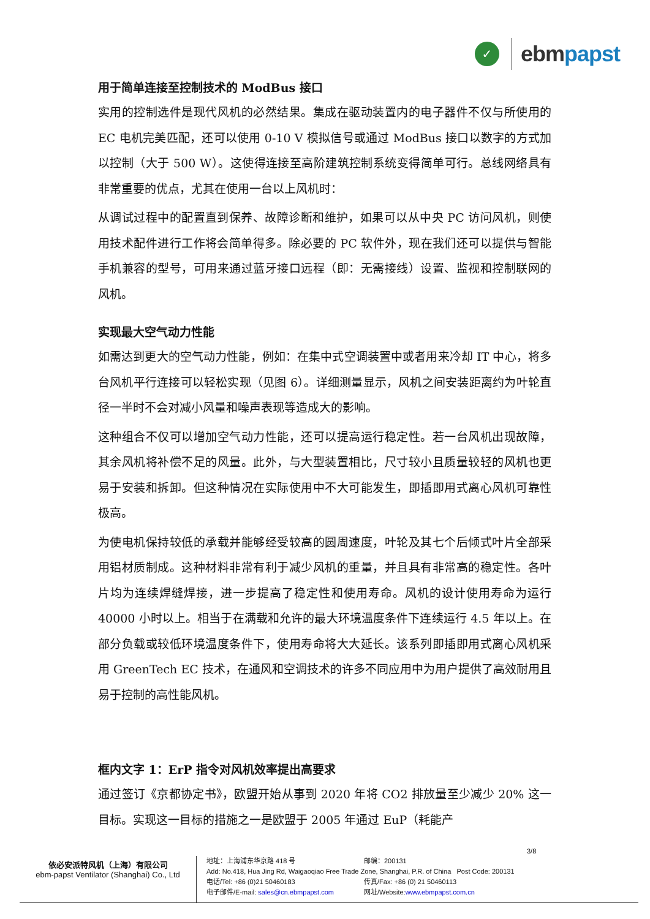✓
ebmpapst
用于简单连接至控制技术的 ModBus 接口
实用的控制选件是现代风机的必然结果。集成在驱动装置内的电子器件不仅与所使用的 EC 电机完美匹配，还可以使用 0-10 V 模拟信号或通过 ModBus 接口以数字的方式加以控制（大于 500 W）。这使得连接至高阶建筑控制系统变得简单可行。总线网络具有非常重要的优点，尤其在使用一台以上风机时：
从调试过程中的配置直到保养、故障诊断和维护，如果可以从中央 PC 访问风机，则使用技术配件进行工作将会简单得多。除必要的 PC 软件外，现在我们还可以提供与智能手机兼容的型号，可用来通过蓝牙接口远程（即：无需接线）设置、监视和控制联网的风机。
实现最大空气动力性能
如需达到更大的空气动力性能，例如：在集中式空调装置中或者用来冷却 IT 中心，将多台风机平行连接可以轻松实现（见图 6）。详细测量显示，风机之间安装距离约为叶轮直径一半时不会对减小风量和噪声表现等造成大的影响。
这种组合不仅可以增加空气动力性能，还可以提高运行稳定性。若一台风机出现故障，其余风机将补偿不足的风量。此外，与大型装置相比，尺寸较小且质量较轻的风机也更易于安装和拆卸。但这种情况在实际使用中不大可能发生，即插即用式离心风机可靠性极高。
为使电机保持较低的承载并能够经受较高的圆周速度，叶轮及其七个后倾式叶片全部采用铝材质制成。这种材料非常有利于减少风机的重量，并且具有非常高的稳定性。各叶片均为连续焊缝焊接，进一步提高了稳定性和使用寿命。风机的设计使用寿命为运行 40000 小时以上。相当于在满载和允许的最大环境温度条件下连续运行 4.5 年以上。在部分负载或较低环境温度条件下，使用寿命将大大延长。该系列即插即用式离心风机采用 GreenTech EC 技术，在通风和空调技术的许多不同应用中为用户提供了高效耐用且易于控制的高性能风机。
框内文字 1：ErP 指令对风机效率提出高要求
通过签订《京都协定书》，欧盟开始从事到 2020 年将 CO2 排放量至少减少 20% 这一目标。实现这一目标的措施之一是欧盟于 2005 年通过 EuP（耗能产
3/8
依必安派特风机（上海）有限公司
ebm-papst Ventilator (Shanghai) Co., Ltd
地址：上海浦东华京路 418 号 邮编：200131
Add: No.418, Hua Jing Rd, Waigaoqiao Free Trade Zone, Shanghai, P.R. of China Post Code: 200131
电话/Tel: +86 (0)21 50460183 传真/Fax: +86 (0) 21 50460113
电子邮件/E-mail: sales@cn.ebmpapst.com 网址/Website: www.ebmpapst.com.cn